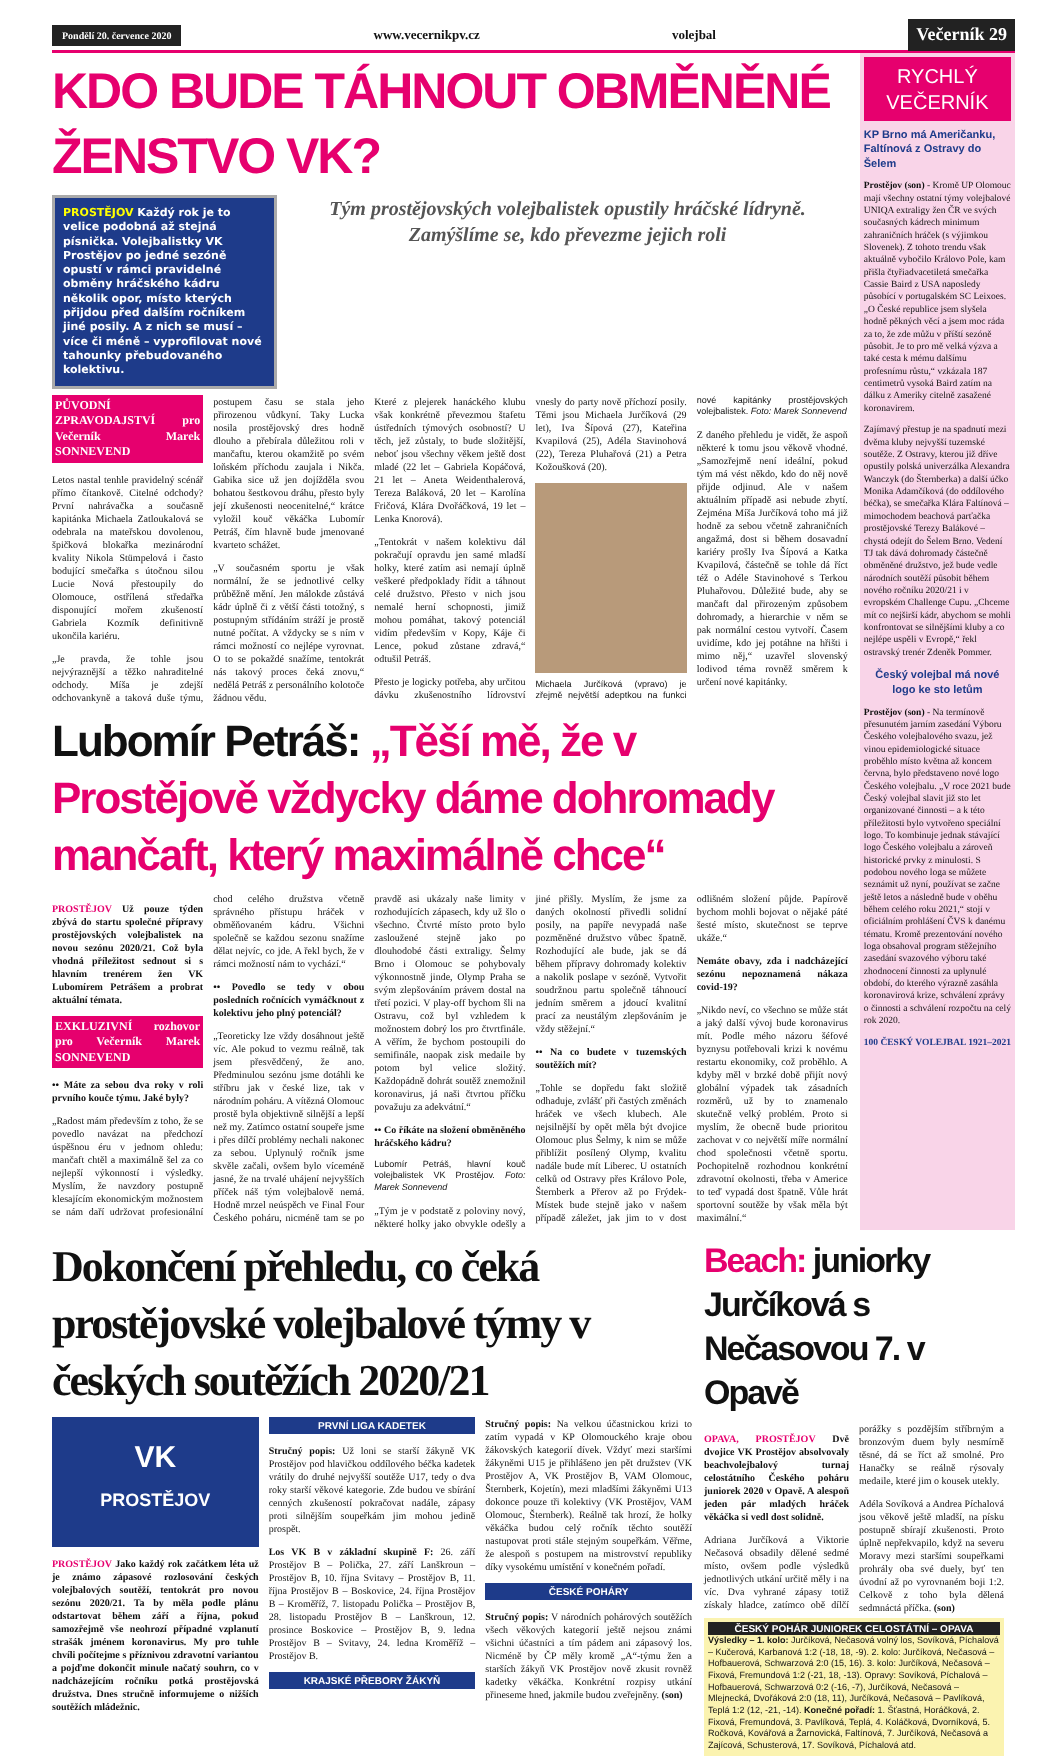Pondělí 20. července 2020 www.vecernikpv.cz volejbal Večerník 29
KDO BUDE TÁHNOUT OBMĚNĚNÉ ŽENSTVO VK?
PROSTĚJOV Každý rok je to velice podobná až stejná písnička. Volejbalistky VK Prostějov po jedné sezóně opustí v rámci pravidelné obměny hráčského kádru několik opor, místo kterých přijdou před dalším ročníkem jiné posily. A z nich se musí – více či méně – vyprofilovat nové tahounky přebudovaného kolektivu.
Tým prostějovských volejbalistek opustily hráčské lídryně. Zamýšlíme se, kdo převezme jejich roli
PŮVODNÍ ZPRAVODAJSTVÍ pro Večerník Marek SONNEVEND
Letos nastal tenhle pravidelný scénář přímo čítankově. Citelné odchody? První nahrávačka a současně kapitánka Michaela Zatloukalová se odebrala na mateřskou dovolenou, špičková blokařka mezinárodní kvality Nikola Stümpelová i často bodující smečařka s útočnou silou Lucie Nová přestoupily do Olomouce, ostřílená středařka disponující mořem zkušeností Gabriela Kozmík definitivně ukončila kariéru.
„Je pravda, že tohle jsou nejvýraznější a těžko nahraditelné odchody. Míša je zdejší odchovankyně a taková duše týmu, postupem času se stala jeho přirozenou vůdkyní. Taky Lucka nosila prostějovský dres hodně dlouho a přebírala důležitou roli v mančaftu, kterou okamžitě po svém loňském příchodu zaujala i Nikča. Gabika sice už jen dojížděla svou bohatou šestkovou dráhu, přesto byly její zkušenosti neocenitelné,“ krátce vyložil kouč věkáčka Lubomír Petráš, čím hlavně bude jmenované kvarteto schážet.
„V současném sportu je však normální, že se jednotlivé celky průběžně mění. Jen málokde zůstává kádr úplně či z větší části totožný, s postupným střídáním stráží je prostě nutné počítat. A vždycky se s ním v rámci možností co nejlépe vyrovnat. O to se pokaždé snažíme, tentokrát nás takový proces čeká znovu,“ nedělá Petráš z personálního kolotoče žádnou vědu.
Které z plejerek hanáckého klubu však konkrétně převezmou štafetu ústředních týmových osobností? U těch, jež zůstaly, to bude složitější, neboť jsou všechny věkem ještě dost mladé (22 let – Gabriela Kopáčová, 21 let – Aneta Weidenthalerová, Tereza Baláková, 20 let – Karolína Fričová, Klára Dvořáčková, 19 let – Lenka Knorová).
„Tentokrát v našem kolektivu dál pokračují opravdu jen samé mladší holky, které zatím asi nemají úplně veškeré předpoklady řídit a táhnout celé družstvo. Přesto v nich jsou nemalé herní schopnosti, jimiž mohou pomáhat, takový potenciál vidím především v Kopy, Káje či Lence, pokud zůstane zdravá,“ odtušil Petráš.
Přesto je logicky potřeba, aby určitou dávku zkušenostního lídrovství vnesly do party nově příchozí posily. Těmi jsou Michaela Jurčíková (29 let), Iva Šípová (27), Kateřina Kvapilová (25), Adéla Stavinohová (22), Tereza Pluhařová (21) a Petra Kožoušková (20).
Michaela Jurčíková (vpravo) je zřejmě největší adeptkou na funkci nové kapitánky prostějovských volejbalistek. Foto: Marek Sonnevend
Z daného přehledu je vidět, že aspoň některé k tomu jsou věkově vhodné. „Samozřejmě není ideální, pokud tým má vést někdo, kdo do něj nově přijde odjinud. Ale v našem aktuálním případě asi nebude zbytí. Zejména Míša Jurčíková toho má již hodně za sebou včetně zahraničních angažmá, dost si během dosavadní kariéry prošly Iva Šípová a Katka Kvapilová, částečně se tohle dá říct též o Adéle Stavinohové s Terkou Pluhařovou. Důležité bude, aby se mančaft dal přirozeným způsobem dohromady, a hierarchie v něm se pak normální cestou vytvoří. Časem uvidíme, kdo jej potáhne na hřišti i mimo něj,“ uzavřel slovenský lodivod téma rovněž směrem k určení nové kapitánky.
Lubomír Petráš: „Těší mě, že v Prostějově vždycky dáme dohromady mančaft, který maximálně chce“
PROSTĚJOV Už pouze týden zbývá do startu společné přípravy prostějovských volejbalistek na novou sezónu 2020/21. Což byla vhodná příležitost sednout si s hlavním trenérem žen VK Lubomírem Petrášem a probrat aktuální témata.
EXKLUZIVNÍ rozhovor pro Večerník Marek SONNEVEND
•• Máte za sebou dva roky v roli prvního kouče týmu. Jaké byly?
„Radost mám především z toho, že se povedlo navázat na předchozí úspěšnou éru v jednom ohledu: mančaft chtěl a maximálně šel za co nejlepší výkonností i výsledky. Myslím, že navzdory postupně klesajícím ekonomickým možnostem se nám daří udržovat profesionální chod celého družstva včetně správného přístupu hráček v obměňovaném kádru. Všichni společně se každou sezonu snažíme dělat nejvíc, co jde. A řekl bych, že v rámci možností nám to vychází.“
•• Povedlo se tedy v obou posledních ročnících vymáčknout z kolektivu jeho plný potenciál?
„Teoreticky lze vždy dosáhnout ještě víc. Ale pokud to vezmu reálně, tak jsem přesvědčený, že ano. Předminulou sezónu jsme dotáhli ke stříbru jak v české lize, tak v národním poháru. A vítězná Olomouc prostě byla objektivně silnější a lepší než my. Zatímco ostatní soupeře jsme i přes dílčí problémy nechali nakonec za sebou. Uplynulý ročník jsme skvěle začali, ovšem bylo víceméně jasné, že na trvalé uhájení nejvyšších příček náš tým volejbalově nemá. Hodně mrzel neúspěch ve Final Four Českého poháru, nicméně tam se po pravdě asi ukázaly naše limity v rozhodujících zápasech, kdy už šlo o všechno. Čtvrté místo proto bylo zasloužené stejně jako po dlouhodobé části extraligy. Šelmy Brno i Olomouc se pohybovaly výkonnostně jinde, Olymp Praha se svým zlepšováním právem dostal na třetí pozici. V play-off bychom šli na Ostravu, což byl vzhledem k možnostem dobrý los pro čtvrtfinále. A věřím, že bychom postoupili do semifinále, naopak zisk medaile by potom byl velice složitý. Každopádně dohrát soutěž znemožnil koronavirus, já naši čtvrtou příčku považuju za adekvátní.“
•• Co říkáte na složení obměněného hráčského kádru?
Lubomír Petráš, hlavní kouč volejbalistek VK Prostějov. Foto: Marek Sonnevend
„Tým je v podstatě z poloviny nový, některé holky jako obvykle odešly a jiné přišly. Myslím, že jsme za daných okolností přivedli solidní posily, na papíře nevypadá naše pozměněné družstvo vůbec špatně. Rozhodující ale bude, jak se dá během přípravy dohromady kolektiv a nakolik poslape v sezóně. Vytvořit soudržnou partu společně táhnoucí jedním směrem a jdoucí kvalitní prací za neustálým zlepšováním je vždy stěžejní.“
•• Na co budete v tuzemských soutěžích mít?
„Tohle se dopředu fakt složitě odhaduje, zvlášť při častých změnách hráček ve všech klubech. Ale nejsilnější by opět měla být dvojice Olomouc plus Šelmy, k nim se může přiblížit posílený Olymp, kvalitu nadále bude mít Liberec. U ostatních celků od Ostravy přes Královo Pole, Šternberk a Přerov až po Frýdek-Místek bude stejně jako v našem případě záležet, jak jim to v dost odlišném složení půjde. Papírově bychom mohli bojovat o nějaké páté šesté místo, skutečnost se teprve ukáže.“
Nemáte obavy, zda i nadcházející sezónu nepoznamená nákaza covid-19?
„Nikdo neví, co všechno se může stát a jaký další vývoj bude koronavirus mít. Podle mého názoru šéfové byznysu potřebovali krizi k novému restartu ekonomiky, což proběhlo. A kdyby měl v brzké době přijít nový globální výpadek tak zásadních rozměrů, už by to znamenalo skutečně velký problém. Proto si myslím, že obecně bude prioritou zachovat v co největší míře normální chod společnosti včetně sportu. Pochopitelně rozhodnou konkrétní zdravotní okolnosti, třeba v Americe to teď vypadá dost špatně. Vůle hrát sportovní soutěže by však měla být maximální.“
RYCHLÝ VEČERNÍK
KP Brno má Američanku, Faltínová z Ostravy do Šelem
Prostějov (son) - Kromě UP Olomouc mají všechny ostatní týmy volejbalové UNIQA extraligy žen ČR ve svých současných kádrech minimum zahraničních hráček (s výjimkou Slovenek). Z tohoto trendu však aktuálně vybočilo Královo Pole, kam přišla čtyřiadvacetiletá smečařka Cassie Baird z USA naposledy působící v portugalském SC Leixoes. „O České republice jsem slyšela hodně pěkných věcí a jsem moc ráda za to, že zde můžu v příští sezóně působit. Je to pro mě velká výzva a také cesta k mému dalšímu profesnímu růstu,“ vzkázala 187 centimetrů vysoká Baird zatím na dálku z Ameriky citelně zasažené koronavirem.
Zajímavý přestup je na spadnutí mezi dvěma kluby nejvyšší tuzemské soutěže. Z Ostravy, kterou již dříve opustily polská univerzálka Alexandra Wanczyk (do Šternberka) a další účko Monika Adamčíková (do oddílového béčka), se smečařka Klára Faltínová – mimochodem beachová parťačka prostějovské Terezy Balákové – chystá odejít do Šelem Brno. Vedení TJ tak dává dohromady částečně obměněné družstvo, jež bude vedle národních soutěží působit během nového ročníku 2020/21 i v evropském Challenge Cupu. „Chceme mít co nejširší kádr, abychom se mohli konfrontovat se silnějšími kluby a co nejlépe uspěli v Evropě,“ řekl ostravský trenér Zdeněk Pommer.
Český volejbal má nové logo ke sto letům
Prostějov (son) - Na termínově přesunutém jarním zasedání Výboru Českého volejbalového svazu, jež vinou epidemiologické situace proběhlo místo května až koncem června, bylo představeno nové logo Českého volejbalu. „V roce 2021 bude Český volejbal slavit již sto let organizované činnosti – a k této příležitosti bylo vytvořeno speciální logo. To kombinuje jednak stávající logo Českého volejbalu a zároveň historické prvky z minulosti. S podobou nového loga se můžete seznámit už nyní, používat se začne ještě letos a následně bude v oběhu během celého roku 2021,“ stojí v oficiálním prohlášení ČVS k danému tématu. Kromě prezentování nového loga obsahoval program stěžejního zasedání svazového výboru také zhodnocení činnosti za uplynulé období, do kterého výrazně zasáhla koronavirová krize, schválení zprávy o činnosti a schválení rozpočtu na celý rok 2020.
100 ČESKÝ VOLEJBAL 1921–2021
Dokončení přehledu, co čeká prostějovské volejbalové týmy v českých soutěžích 2020/21
VK
PROSTĚJOV
PROSTĚJOV Jako každý rok začátkem léta už je známo zápasové rozlosování českých volejbalových soutěží, tentokrát pro novou sezónu 2020/21. Ta by měla podle plánu odstartovat během září a října, pokud samozřejmě vše neohrozí případné vzplanutí strašák jménem koronavirus. My pro tuhle chvíli počítejme s příznivou zdravotní variantou a pojďme dokončit minule načatý souhrn, co v nadcházejícím ročníku potká prostějovská družstva. Dnes stručně informujeme o nižších soutěžích mládežnic.
PRVNÍ LIGA KADETEK
Stručný popis: Už loni se starší žákyně VK Prostějov pod hlavičkou oddílového béčka kadetek vrátily do druhé nejvyšší soutěže U17, tedy o dva roky starší věkové kategorie. Zde budou ve sbírání cenných zkušeností pokračovat nadále, zápasy proti silnějším soupeřkám jim mohou jedině prospět.
Los VK B v základní skupině F: 26. září Prostějov B – Polička, 27. září Lanškroun – Prostějov B, 10. října Svitavy – Prostějov B, 11. října Prostějov B – Boskovice, 24. října Prostějov B – Kroměříž, 7. listopadu Polička – Prostějov B, 28. listopadu Prostějov B – Lanškroun, 12. prosince Boskovice – Prostějov B, 9. ledna Prostějov B – Svitavy, 24. ledna Kroměříž – Prostějov B.
KRAJSKÉ PŘEBORY ŽÁKYŇ
Stručný popis: Na velkou účastnickou krizi to zatím vypadá v KP Olomouckého kraje obou žákovských kategorií dívek. Vždyť mezi staršími žákyněmi U15 je přihlášeno jen pět družstev (VK Prostějov A, VK Prostějov B, VAM Olomouc, Šternberk, Kojetín), mezi mladšími žákyněmi U13 dokonce pouze tři kolektivy (VK Prostějov, VAM Olomouc, Šternberk). Reálně tak hrozí, že holky věkáčka budou celý ročník těchto soutěží nastupovat proti stále stejným soupeřkám. Věřme, že alespoň s postupem na mistrovství republiky díky vysokému umístění v konečném pořadí.
ČESKÉ POHÁRY
Stručný popis: V národních pohárových soutěžích všech věkových kategorií ještě nejsou známi všichni účastníci a tím pádem ani zápasový los. Nicméně by ČP měly kromě „A“-týmu žen a starších žákyň VK Prostějov nově zkusit rovněž kadetky věkáčka. Konkrétní rozpisy utkání přineseme hned, jakmile budou zveřejněny. (son)
Beach: juniorky Jurčíková s Nečasovou 7. v Opavě
OPAVA, PROSTĚJOV Dvě dvojice VK Prostějov absolvovaly beachvolejbalový turnaj celostátního Českého poháru juniorek 2020 v Opavě. A alespoň jeden pár mladých hráček věkáčka si vedl dost solidně.
Adriana Jurčíková a Viktorie Nečasová obsadily dělené sedmé místo, ovšem podle výsledků jednotlivých utkání určitě měly i na víc. Dva vyhrané zápasy totiž získaly hladce, zatímco obě dílčí porážky s pozdějším stříbrným a bronzovým duem byly nesmírně těsné, dá se říct až smolné. Pro Hanačky se reálně rýsovaly medaile, které jim o kousek utekly.
Adéla Sovíková a Andrea Píchalová jsou věkově ještě mladší, na písku postupně sbírají zkušenosti. Proto úplně nepřekvapilo, když na severu Moravy mezi staršími soupeřkami prohrály oba své duely, byť ten úvodní až po vyrovnaném boji 1:2. Celkově z toho byla dělená sedmnáctá příčka. (son)
ČESKÝ POHÁR JUNIOREK CELOSTÁTNÍ – OPAVA
Výsledky – 1. kolo: Jurčíková, Nečasová volný los, Sovíková, Píchalová – Kučerová, Karbanová 1:2 (-18, 18, -9). 2. kolo: Jurčíková, Nečasová – Hofbauerová, Schwarzová 2:0 (15, 16). 3. kolo: Jurčíková, Nečasová – Fixová, Fremundová 1:2 (-21, 18, -13). Opravy: Sovíková, Píchalová – Hofbauerová, Schwarzová 0:2 (-16, -7), Jurčíková, Nečasová – Mlejnecká, Dvořáková 2:0 (18, 11), Jurčíková, Nečasová – Pavlíková, Teplá 1:2 (12, -21, -14). Konečné pořadí: 1. Šťastná, Horáčková, 2. Fixová, Fremundová, 3. Pavlíková, Teplá, 4. Koláčková, Dvorníková, 5. Ročková, Kovářová a Žarnovická, Faltínová, 7. Jurčíková, Nečasová a Zajícová, Schusterová, 17. Sovíková, Píchalová atd.